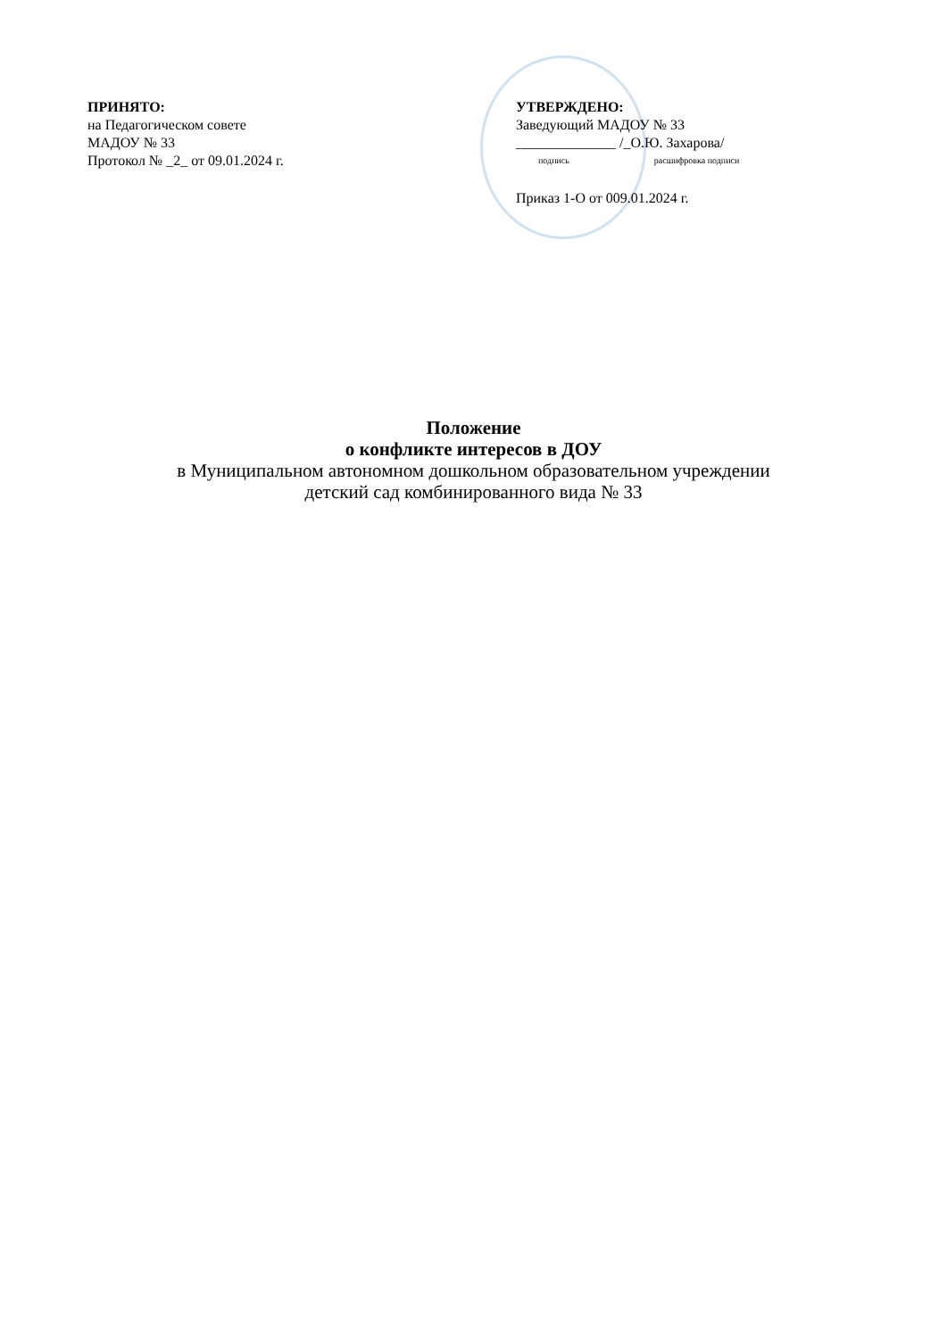ПРИНЯТО:
на Педагогическом совете
МАДОУ № 33
Протокол № _2_ от 09.01.2024 г.
УТВЕРЖДЕНО:
Заведующий МАДОУ № 33
______________ /_О.Ю. Захарова/
подпись расшифровка подписи
Приказ 1-О от 009.01.2024 г.
Положение
о конфликте интересов в ДОУ
в Муниципальном автономном дошкольном образовательном учреждении
детский сад комбинированного вида № 33